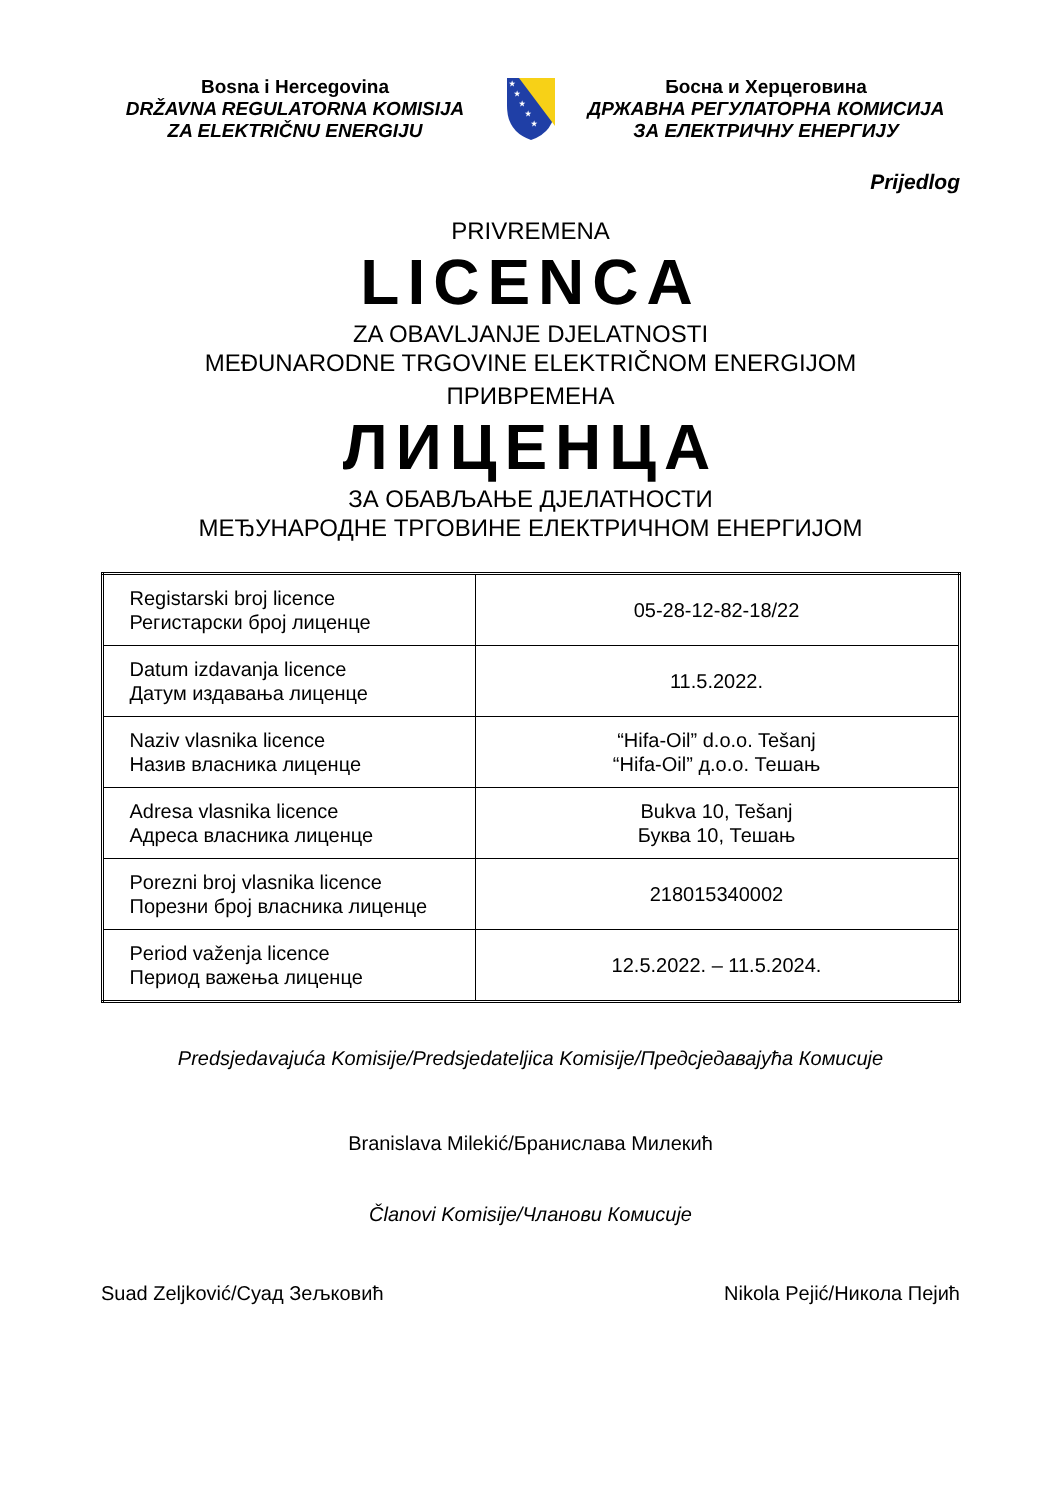Bosna i Hercegovina
DRŽAVNA REGULATORNA KOMISIJA
ZA ELEKTRIČNU ENERGIJU
★
★
★
★
★
Босна и Херцеговина
ДРЖАВНА РЕГУЛАТОРНА КОМИСИЈА
ЗА ЕЛЕКТРИЧНУ ЕНЕРГИЈУ
Prijedlog
PRIVREMENA
LICENCA
ZA OBAVLJANJE DJELATNOSTI
MEĐUNARODNE TRGOVINE ELEKTRIČNOM ENERGIJOM
ПРИВРЕМЕНА
ЛИЦЕНЦА
ЗА ОБАВЉАЊЕ ДЈЕЛАТНОСТИ
МЕЂУНАРОДНЕ ТРГОВИНЕ ЕЛЕКТРИЧНОМ ЕНЕРГИЈОМ
| Registarski broj licence Регистарски број лиценце | 05-28-12-82-18/22 |
| Datum izdavanja licence Датум издавања лиценце | 11.5.2022. |
| Naziv vlasnika licence Назив власника лиценце | “Hifa-Oil” d.o.o. Tešanj “Hifa-Oil” д.о.о. Тешањ |
| Adresa vlasnika licence Адреса власника лиценце | Bukva 10, Tešanj Буква 10, Тешањ |
| Porezni broj vlasnika licence Порезни број власника лиценце | 218015340002 |
| Period važenja licence Период важења лиценце | 12.5.2022. – 11.5.2024. |
Predsjedavajuća Komisije/Predsjedateljica Komisije/Предсједавајућа Комисије
Branislava Milekić/Бранислава Милекић
Članovi Komisije/Чланови Комисије
Suad Zeljković/Суад Зељковић Nikola Pejić/Никола Пејић